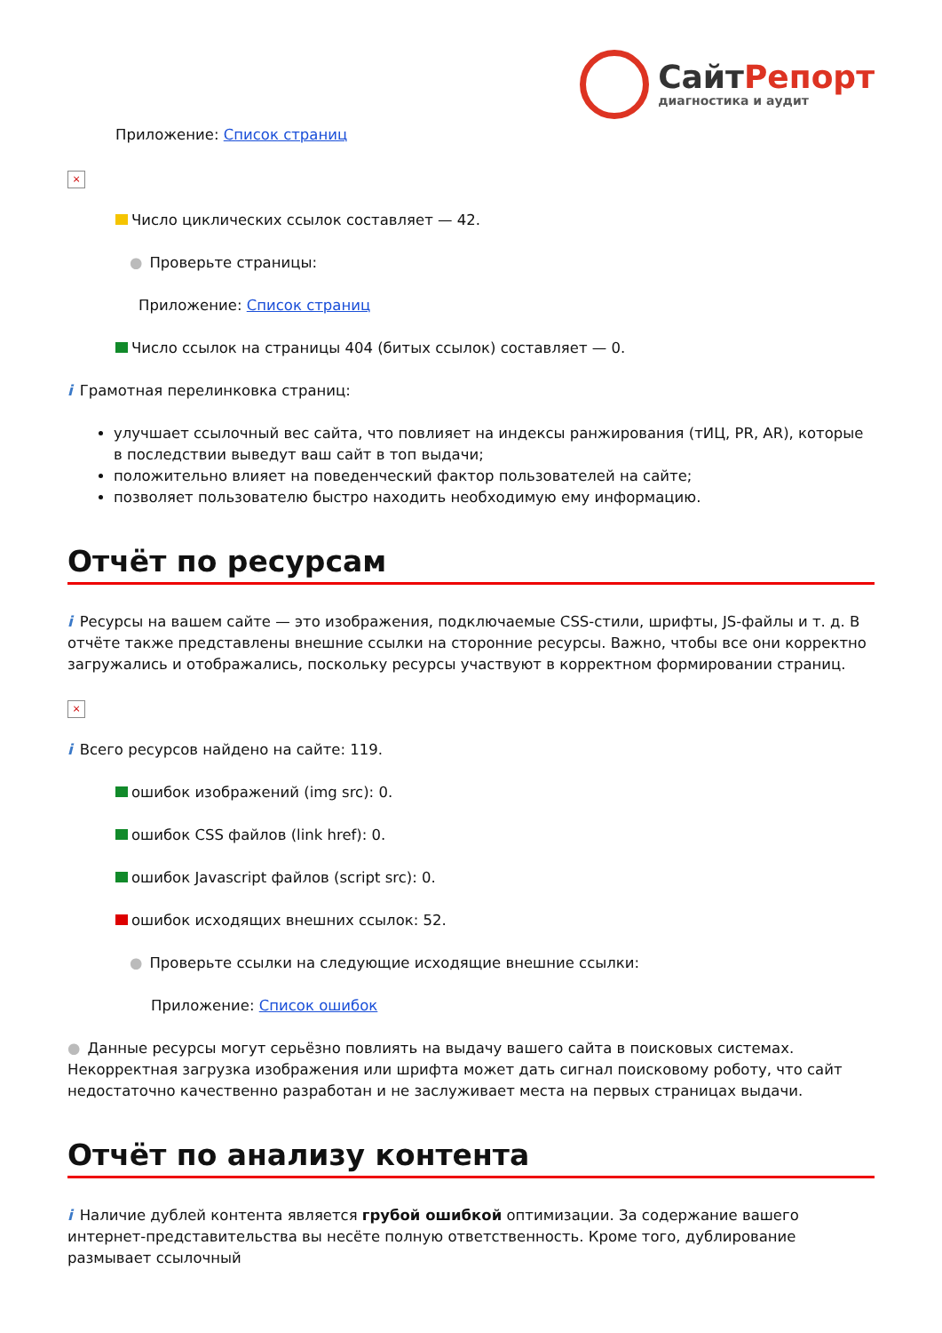СайтРепорт
диагностика и аудит
Приложение: Список страниц
×
Число циклических ссылок составляет — 42.
● Проверьте страницы:
Приложение: Список страниц
Число ссылок на страницы 404 (битых ссылок) составляет — 0.
i Грамотная перелинковка страниц:
улучшает ссылочный вес сайта, что повлияет на индексы ранжирования (тИЦ, PR, AR), которые в последствии выведут ваш сайт в топ выдачи;
положительно влияет на поведенческий фактор пользователей на сайте;
позволяет пользователю быстро находить необходимую ему информацию.
Отчёт по ресурсам
i Ресурсы на вашем сайте — это изображения, подключаемые CSS-стили, шрифты, JS-файлы и т. д. В отчёте также представлены внешние ссылки на сторонние ресурсы. Важно, чтобы все они корректно загружались и отображались, поскольку ресурсы участвуют в корректном формировании страниц.
×
i Всего ресурсов найдено на сайте: 119.
ошибок изображений (img src): 0.
ошибок CSS файлов (link href): 0.
ошибок Javascript файлов (script src): 0.
ошибок исходящих внешних ссылок: 52.
● Проверьте ссылки на следующие исходящие внешние ссылки:
Приложение: Список ошибок
● Данные ресурсы могут серьёзно повлиять на выдачу вашего сайта в поисковых системах. Некорректная загрузка изображения или шрифта может дать сигнал поисковому роботу, что сайт недостаточно качественно разработан и не заслуживает места на первых страницах выдачи.
Отчёт по анализу контента
i Наличие дублей контента является грубой ошибкой оптимизации. За содержание вашего интернет-представительства вы несёте полную ответственность. Кроме того, дублирование размывает ссылочный